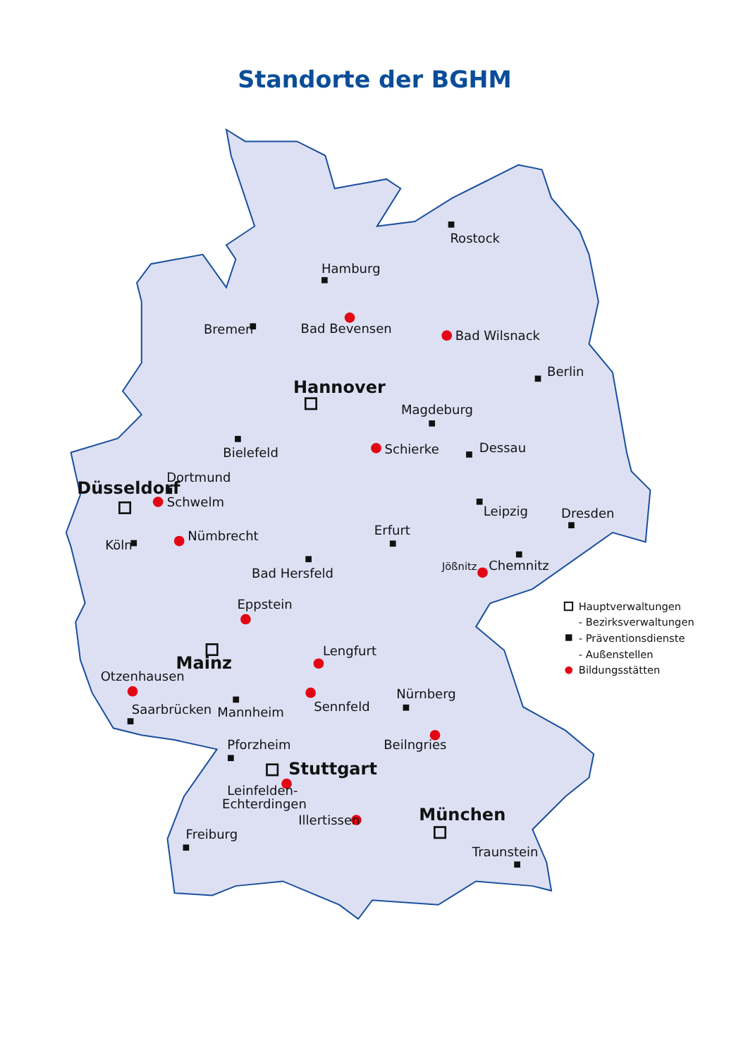Standorte der BGHM
Rostock
Hamburg
Bremen
Bad Bevensen
Bad Wilsnack
Berlin
Hannover
Magdeburg
Schierke
Dessau
Bielefeld
Dortmund
Düsseldorf
Schwelm
Leipzig
Dresden
Erfurt
Nümbrecht
Köln
Jößnitz
Chemnitz
Bad Hersfeld
Eppstein
Lengfurt
Mainz
Otzenhausen
Nürnberg
Sennfeld
Saarbrücken
Mannheim
Beilngries
Pforzheim
Stuttgart
Leinfelden-
Echterdingen
München
Illertissen
Freiburg
Traunstein
Hauptverwaltungen
- Bezirksverwaltungen
- Präventionsdienste
- Außenstellen
Bildungsstätten